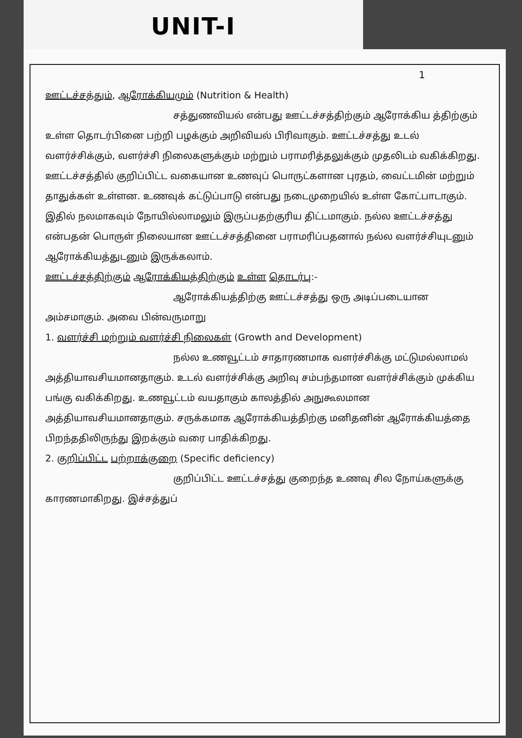UNIT-I
1
ஊட்டச்சத்தும், ஆரோக்கியமும் (Nutrition & Health)
சத்துணவியல் என்பது ஊட்டச்சத்திற்கும் ஆரோக்கிய த்திற்கும் உள்ள தொடர்பினை பற்றி பழக்கும் அறிவியல் பிரிவாகும். ஊட்டச்சத்து உடல் வளர்ச்சிக்கும், வளர்ச்சி நிலைகளுக்கும் மற்றும் பராமரித்தலுக்கும் முதலிடம் வகிக்கிறது. ஊட்டச்சத்தில் குறிப்பிட்ட வகையான உணவுப் பொருட்களான புரதம், வைட்டமின் மற்றும் தாதுக்கள் உள்ளன. உணவுக் கட்டுப்பாடு என்பது நடைமுறையில் உள்ள கோட்பாடாகும். இதில் நலமாகவும் நோயில்லாமலும் இருப்பதற்குரிய திட்டமாகும். நல்ல ஊட்டச்சத்து என்பதன் பொருள் நிலையான ஊட்டச்சத்தினை பராமரிப்பதனால் நல்ல வளர்ச்சியுடனும் ஆரோக்கியத்துடனும் இருக்கலாம்.
ஊட்டச்சத்திற்கும் ஆரோக்கியத்திற்கும் உள்ள தொடர்பு:-
ஆரோக்கியத்திற்கு ஊட்டச்சத்து ஒரு அடிப்படையான அம்சமாகும். அவை பின்வருமாறு
1. வளர்ச்சி மற்றும் வளர்ச்சி நிலைகள் (Growth and Development)
நல்ல உணவூட்டம் சாதாரணமாக வளர்ச்சிக்கு மட்டுமல்லாமல் அத்தியாவசியமானதாகும். உடல் வளர்ச்சிக்கு அறிவு சம்பந்தமான வளர்ச்சிக்கும் முக்கிய பங்கு வகிக்கிறது. உணவூட்டம் வயதாகும் காலத்தில் அநுகூலமான அத்தியாவசியமானதாகும். சருக்கமாக ஆரோக்கியத்திற்கு மனிதனின் ஆரோக்கியத்தை பிறந்ததிலிருந்து இறக்கும் வரை பாதிக்கிறது.
2. குறிப்பிட்ட பற்றாக்குறை (Specific deficiency)
குறிப்பிட்ட ஊட்டச்சத்து குறைந்த உணவு சில நோய்களுக்கு காரணமாகிறது. இச்சத்துப்